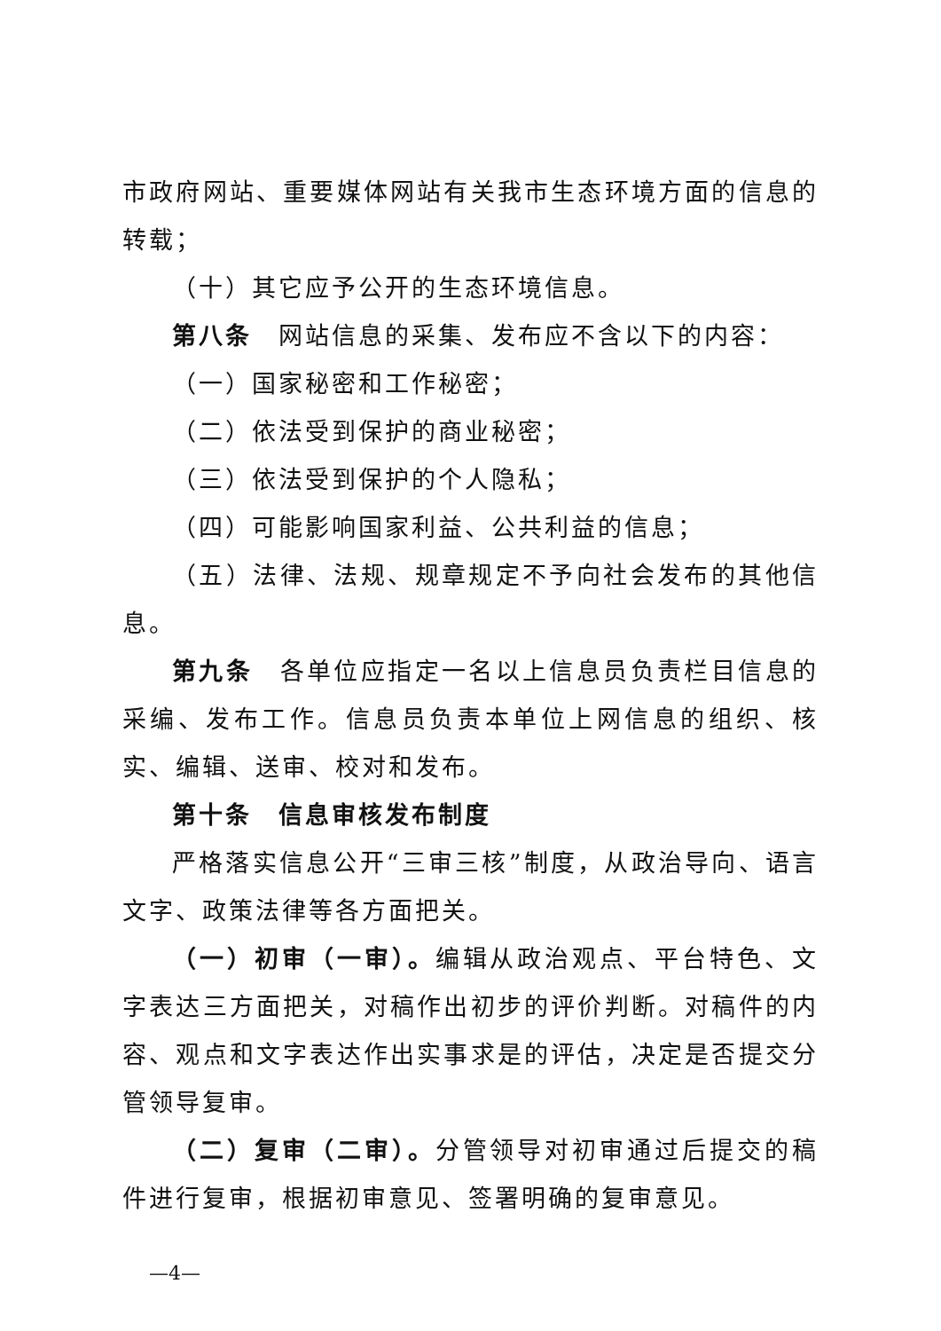市政府网站、重要媒体网站有关我市生态环境方面的信息的转载；
（十）其它应予公开的生态环境信息。
第八条　网站信息的采集、发布应不含以下的内容：
（一）国家秘密和工作秘密；
（二）依法受到保护的商业秘密；
（三）依法受到保护的个人隐私；
（四）可能影响国家利益、公共利益的信息；
（五）法律、法规、规章规定不予向社会发布的其他信息。
第九条　各单位应指定一名以上信息员负责栏目信息的采编、发布工作。信息员负责本单位上网信息的组织、核实、编辑、送审、校对和发布。
第十条　信息审核发布制度
严格落实信息公开“三审三核”制度，从政治导向、语言文字、政策法律等各方面把关。
（一）初审（一审）。编辑从政治观点、平台特色、文字表达三方面把关，对稿作出初步的评价判断。对稿件的内容、观点和文字表达作出实事求是的评估，决定是否提交分管领导复审。
（二）复审（二审）。分管领导对初审通过后提交的稿件进行复审，根据初审意见、签署明确的复审意见。
—4—